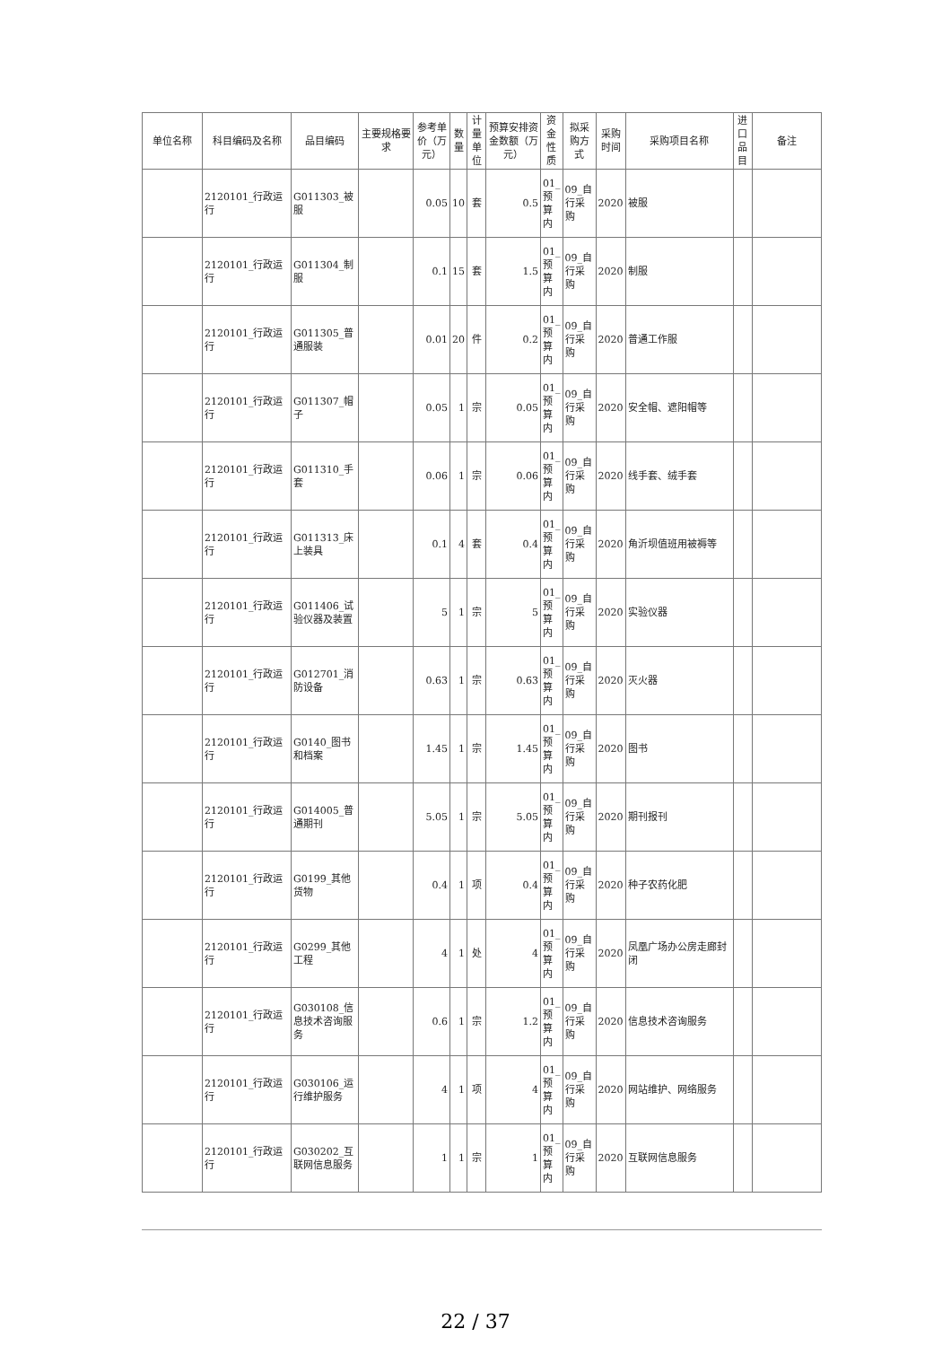| 单位名称 | 科目编码及名称 | 品目编码 | 主要规格要求 | 参考单价（万元） | 数量 | 计量单位 | 预算安排资金数额（万元） | 资金性质 | 拟采购方式 | 采购时间 | 采购项目名称 | 进口品目 | 备注 |
| --- | --- | --- | --- | --- | --- | --- | --- | --- | --- | --- | --- | --- | --- |
| | 2120101_行政运行 | G011303_被服 | | 0.05 | 10 | 套 | 0.5 | 01_预算内 | 09_自行采购 | 2020 | 被服 | | |
| | 2120101_行政运行 | G011304_制服 | | 0.1 | 15 | 套 | 1.5 | 01_预算内 | 09_自行采购 | 2020 | 制服 | | |
| | 2120101_行政运行 | G011305_普通服装 | | 0.01 | 20 | 件 | 0.2 | 01_预算内 | 09_自行采购 | 2020 | 普通工作服 | | |
| | 2120101_行政运行 | G011307_帽子 | | 0.05 | 1 | 宗 | 0.05 | 01_预算内 | 09_自行采购 | 2020 | 安全帽、遮阳帽等 | | |
| | 2120101_行政运行 | G011310_手套 | | 0.06 | 1 | 宗 | 0.06 | 01_预算内 | 09_自行采购 | 2020 | 线手套、绒手套 | | |
| | 2120101_行政运行 | G011313_床上装具 | | 0.1 | 4 | 套 | 0.4 | 01_预算内 | 09_自行采购 | 2020 | 角沂坝值班用被褥等 | | |
| | 2120101_行政运行 | G011406_试验仪器及装置 | | 5 | 1 | 宗 | 5 | 01_预算内 | 09_自行采购 | 2020 | 实验仪器 | | |
| | 2120101_行政运行 | G012701_消防设备 | | 0.63 | 1 | 宗 | 0.63 | 01_预算内 | 09_自行采购 | 2020 | 灭火器 | | |
| | 2120101_行政运行 | G0140_图书和档案 | | 1.45 | 1 | 宗 | 1.45 | 01_预算内 | 09_自行采购 | 2020 | 图书 | | |
| | 2120101_行政运行 | G014005_普通期刊 | | 5.05 | 1 | 宗 | 5.05 | 01_预算内 | 09_自行采购 | 2020 | 期刊报刊 | | |
| | 2120101_行政运行 | G0199_其他货物 | | 0.4 | 1 | 项 | 0.4 | 01_预算内 | 09_自行采购 | 2020 | 种子农药化肥 | | |
| | 2120101_行政运行 | G0299_其他工程 | | 4 | 1 | 处 | 4 | 01_预算内 | 09_自行采购 | 2020 | 凤凰广场办公房走廊封闭 | | |
| | 2120101_行政运行 | G030108_信息技术咨询服务 | | 0.6 | 1 | 宗 | 1.2 | 01_预算内 | 09_自行采购 | 2020 | 信息技术咨询服务 | | |
| | 2120101_行政运行 | G030106_运行维护服务 | | 4 | 1 | 项 | 4 | 01_预算内 | 09_自行采购 | 2020 | 网站维护、网络服务 | | |
| | 2120101_行政运行 | G030202_互联网信息服务 | | 1 | 1 | 宗 | 1 | 01_预算内 | 09_自行采购 | 2020 | 互联网信息服务 | | |
22 / 37